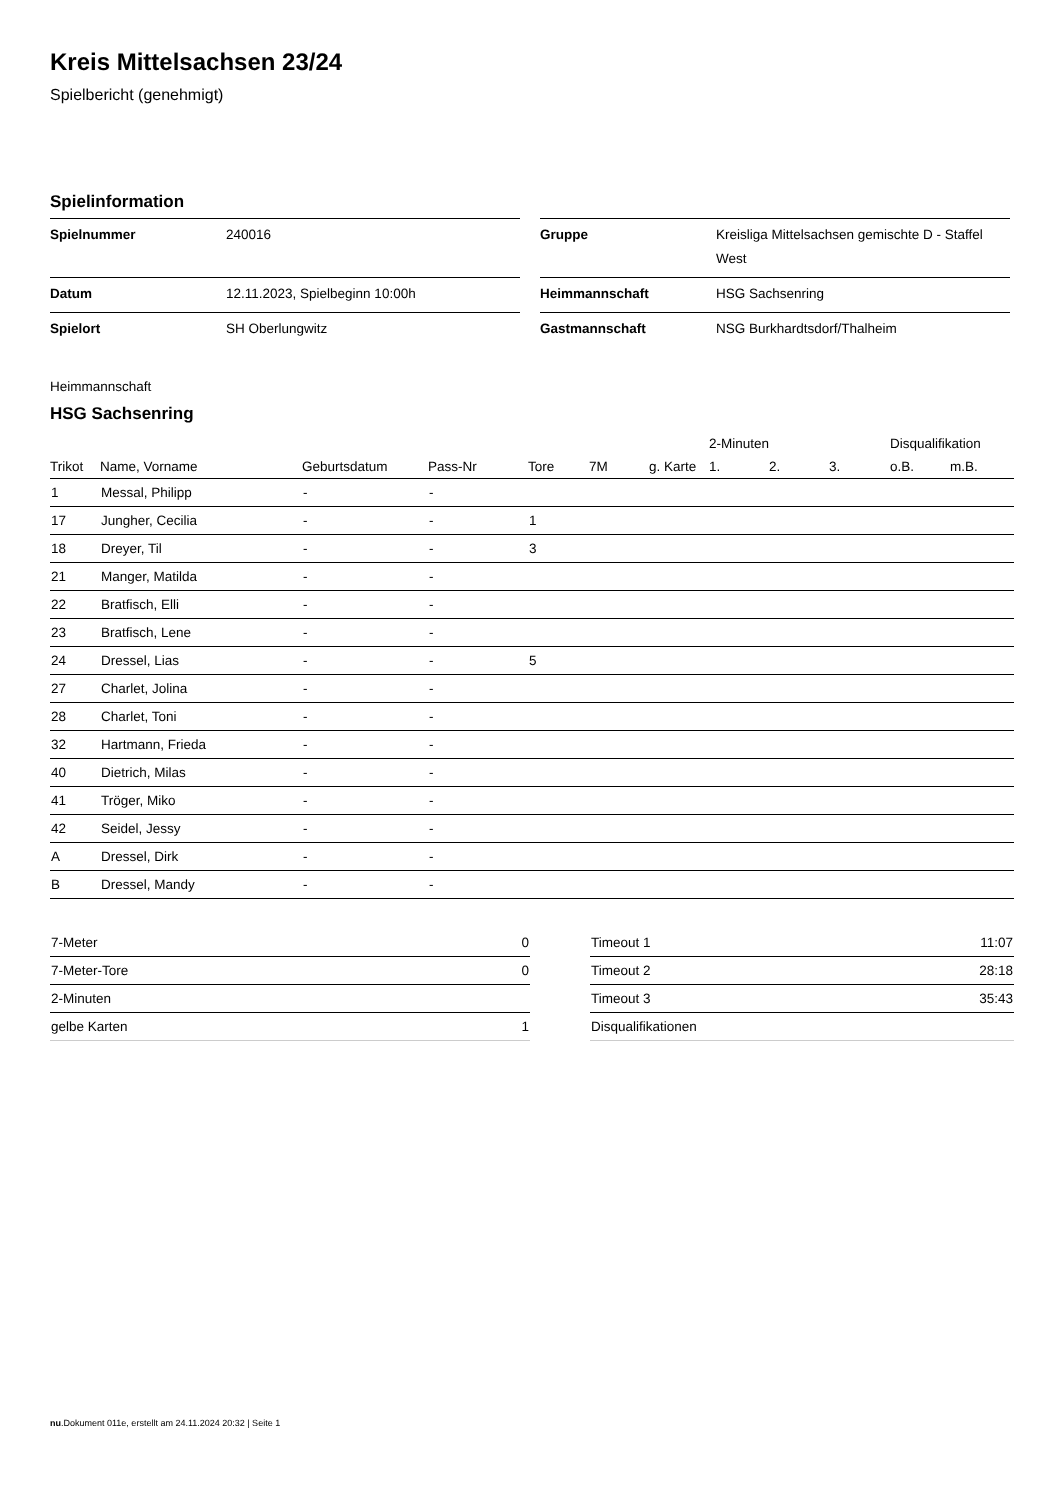Kreis Mittelsachsen 23/24
Spielbericht (genehmigt)
Spielinformation
| Spielnummer | 240016 |
| Datum | 12.11.2023, Spielbeginn 10:00h |
| Spielort | SH Oberlungwitz |
| Gruppe | Kreisliga Mittelsachsen gemischte D - Staffel West |
| Heimmannschaft | HSG Sachsenring |
| Gastmannschaft | NSG Burkhardtsdorf/Thalheim |
Heimmannschaft
HSG Sachsenring
| | | | | | | | 2-Minuten | | | Disqualifikation | |
| --- | --- | --- | --- | --- | --- | --- | --- | --- | --- | --- | --- |
| Trikot | Name, Vorname | Geburtsdatum | Pass-Nr | Tore | 7M | g. Karte | 1. | 2. | 3. | o.B. | m.B. |
| 1 | Messal, Philipp | - | - | | | | | | | | |
| 17 | Jungher, Cecilia | - | - | 1 | | | | | | | |
| 18 | Dreyer, Til | - | - | 3 | | | | | | | |
| 21 | Manger, Matilda | - | - | | | | | | | | |
| 22 | Bratfisch, Elli | - | - | | | | | | | | |
| 23 | Bratfisch, Lene | - | - | | | | | | | | |
| 24 | Dressel, Lias | - | - | 5 | | | | | | | |
| 27 | Charlet, Jolina | - | - | | | | | | | | |
| 28 | Charlet, Toni | - | - | | | | | | | | |
| 32 | Hartmann, Frieda | - | - | | | | | | | | |
| 40 | Dietrich, Milas | - | - | | | | | | | | |
| 41 | Tröger, Miko | - | - | | | | | | | | |
| 42 | Seidel, Jessy | - | - | | | | | | | | |
| A | Dressel, Dirk | - | - | | | | | | | | |
| B | Dressel, Mandy | - | - | | | | | | | | |
| 7-Meter | 0 |
| 7-Meter-Tore | 0 |
| 2-Minuten | |
| gelbe Karten | 1 |
| Timeout 1 | 11:07 |
| Timeout 2 | 28:18 |
| Timeout 3 | 35:43 |
| Disqualifikationen | |
nu.Dokument 011e, erstellt am 24.11.2024 20:32 | Seite 1